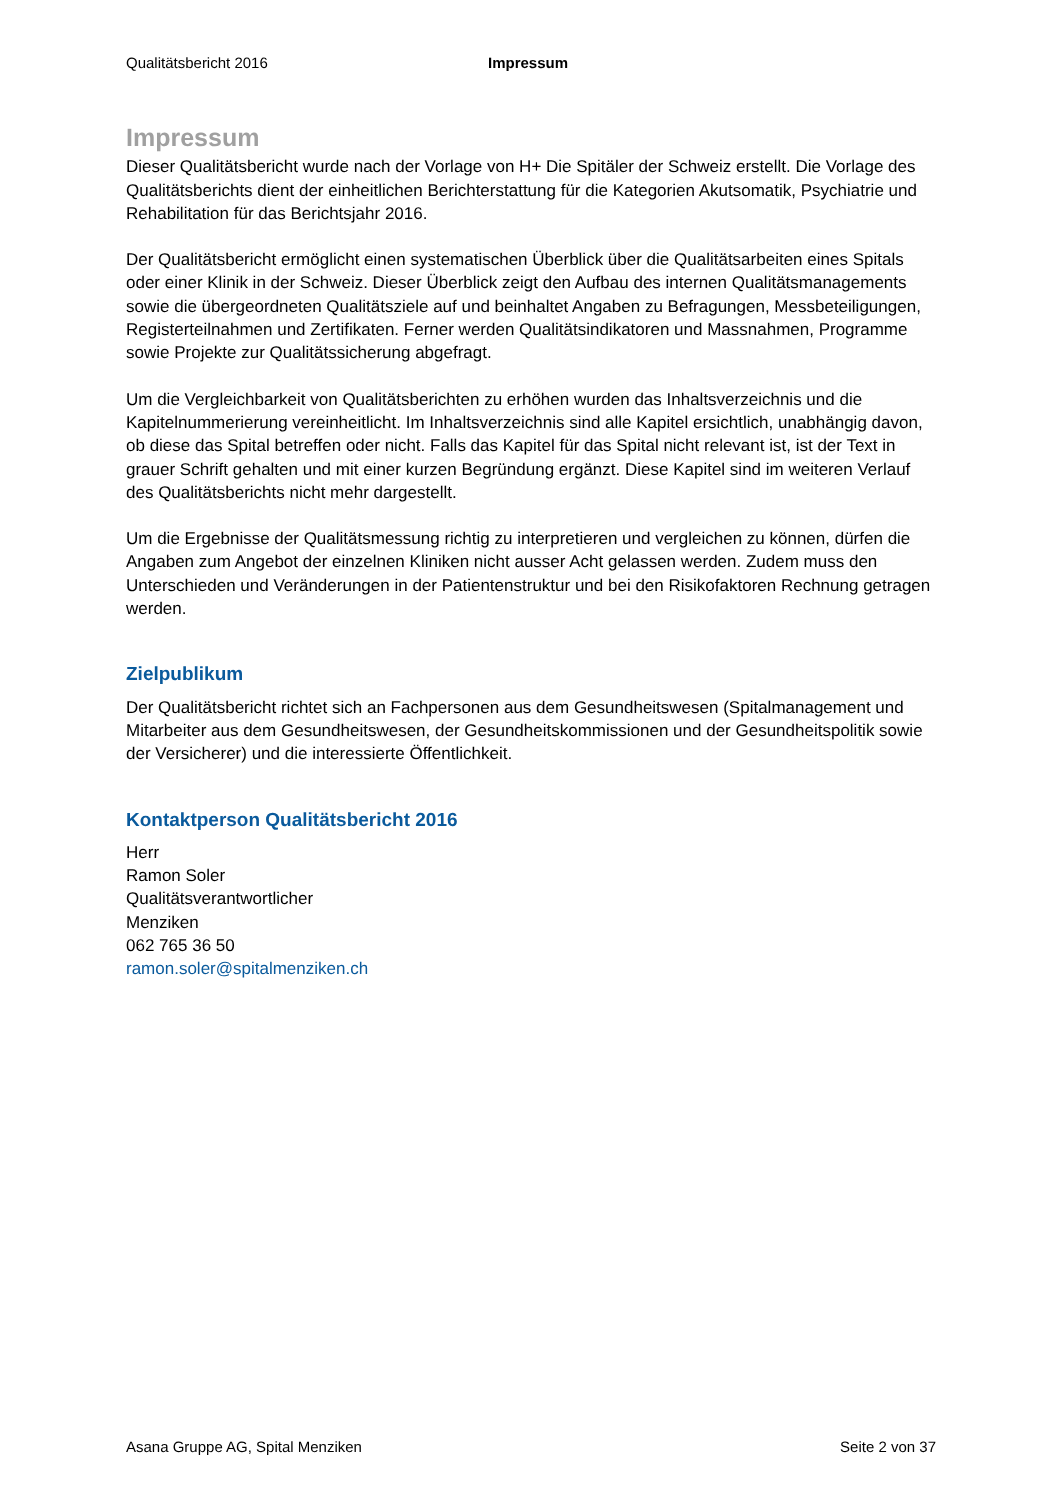Qualitätsbericht 2016 Impressum
Impressum
Dieser Qualitätsbericht wurde nach der Vorlage von H+ Die Spitäler der Schweiz erstellt. Die Vorlage des Qualitätsberichts dient der einheitlichen Berichterstattung für die Kategorien Akutsomatik, Psychiatrie und Rehabilitation für das Berichtsjahr 2016.
Der Qualitätsbericht ermöglicht einen systematischen Überblick über die Qualitätsarbeiten eines Spitals oder einer Klinik in der Schweiz. Dieser Überblick zeigt den Aufbau des internen Qualitätsmanagements sowie die übergeordneten Qualitätsziele auf und beinhaltet Angaben zu Befragungen, Messbeteiligungen, Registerteilnahmen und Zertifikaten. Ferner werden Qualitätsindikatoren und Massnahmen, Programme sowie Projekte zur Qualitätssicherung abgefragt.
Um die Vergleichbarkeit von Qualitätsberichten zu erhöhen wurden das Inhaltsverzeichnis und die Kapitelnummerierung vereinheitlicht. Im Inhaltsverzeichnis sind alle Kapitel ersichtlich, unabhängig davon, ob diese das Spital betreffen oder nicht. Falls das Kapitel für das Spital nicht relevant ist, ist der Text in grauer Schrift gehalten und mit einer kurzen Begründung ergänzt. Diese Kapitel sind im weiteren Verlauf des Qualitätsberichts nicht mehr dargestellt.
Um die Ergebnisse der Qualitätsmessung richtig zu interpretieren und vergleichen zu können, dürfen die Angaben zum Angebot der einzelnen Kliniken nicht ausser Acht gelassen werden. Zudem muss den Unterschieden und Veränderungen in der Patientenstruktur und bei den Risikofaktoren Rechnung getragen werden.
Zielpublikum
Der Qualitätsbericht richtet sich an Fachpersonen aus dem Gesundheitswesen (Spitalmanagement und Mitarbeiter aus dem Gesundheitswesen, der Gesundheitskommissionen und der Gesundheitspolitik sowie der Versicherer) und die interessierte Öffentlichkeit.
Kontaktperson Qualitätsbericht 2016
Herr
Ramon Soler
Qualitätsverantwortlicher
Menziken
062 765 36 50
ramon.soler@spitalmenziken.ch
Asana Gruppe AG, Spital Menziken Seite 2 von 37